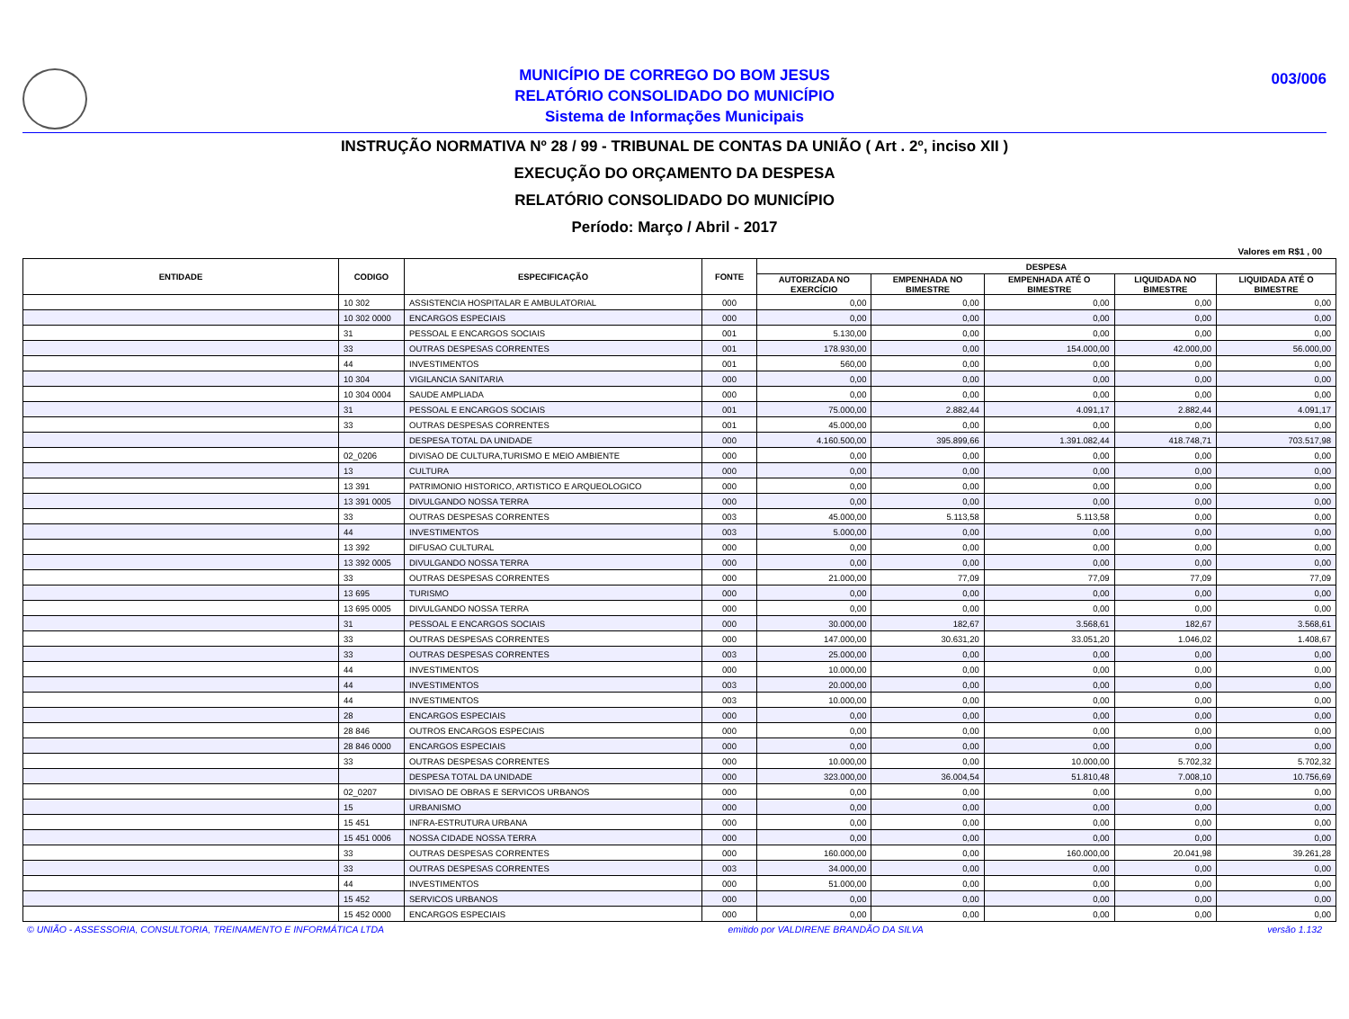003/006
MUNICÍPIO DE CORREGO DO BOM JESUS
RELATÓRIO CONSOLIDADO DO MUNICÍPIO
Sistema de Informações Municipais
INSTRUÇÃO NORMATIVA Nº 28 / 99 - TRIBUNAL DE CONTAS DA UNIÃO ( Art . 2º, inciso XII )
EXECUÇÃO DO ORÇAMENTO DA DESPESA
RELATÓRIO CONSOLIDADO DO MUNICÍPIO
Período: Março / Abril - 2017
Valores em R$1 , 00
| ENTIDADE | CODIGO | ESPECIFICAÇÃO | FONTE | DESPESA | | | | |
| --- | --- | --- | --- | --- | --- | --- | --- | --- |
| | | | | AUTORIZADA NO EXERCÍCIO | EMPENHADA NO BIMESTRE | EMPENHADA ATÉ O BIMESTRE | LIQUIDADA NO BIMESTRE | LIQUIDADA ATÉ O BIMESTRE |
| | 10 302 | ASSISTENCIA HOSPITALAR E AMBULATORIAL | 000 | 0,00 | 0,00 | 0,00 | 0,00 | 0,00 |
| | 10 302 0000 | ENCARGOS ESPECIAIS | 000 | 0,00 | 0,00 | 0,00 | 0,00 | 0,00 |
| | 31 | PESSOAL E ENCARGOS SOCIAIS | 001 | 5.130,00 | 0,00 | 0,00 | 0,00 | 0,00 |
| | 33 | OUTRAS DESPESAS CORRENTES | 001 | 178.930,00 | 0,00 | 154.000,00 | 42.000,00 | 56.000,00 |
| | 44 | INVESTIMENTOS | 001 | 560,00 | 0,00 | 0,00 | 0,00 | 0,00 |
| | 10 304 | VIGILANCIA SANITARIA | 000 | 0,00 | 0,00 | 0,00 | 0,00 | 0,00 |
| | 10 304 0004 | SAUDE AMPLIADA | 000 | 0,00 | 0,00 | 0,00 | 0,00 | 0,00 |
| | 31 | PESSOAL E ENCARGOS SOCIAIS | 001 | 75.000,00 | 2.882,44 | 4.091,17 | 2.882,44 | 4.091,17 |
| | 33 | OUTRAS DESPESAS CORRENTES | 001 | 45.000,00 | 0,00 | 0,00 | 0,00 | 0,00 |
| | | DESPESA TOTAL DA UNIDADE | 000 | 4.160.500,00 | 395.899,66 | 1.391.082,44 | 418.748,71 | 703.517,98 |
| | 02_0206 | DIVISAO DE CULTURA,TURISMO E MEIO AMBIENTE | 000 | 0,00 | 0,00 | 0,00 | 0,00 | 0,00 |
| | 13 | CULTURA | 000 | 0,00 | 0,00 | 0,00 | 0,00 | 0,00 |
| | 13 391 | PATRIMONIO HISTORICO, ARTISTICO E ARQUEOLOGICO | 000 | 0,00 | 0,00 | 0,00 | 0,00 | 0,00 |
| | 13 391 0005 | DIVULGANDO NOSSA TERRA | 000 | 0,00 | 0,00 | 0,00 | 0,00 | 0,00 |
| | 33 | OUTRAS DESPESAS CORRENTES | 003 | 45.000,00 | 5.113,58 | 5.113,58 | 0,00 | 0,00 |
| | 44 | INVESTIMENTOS | 003 | 5.000,00 | 0,00 | 0,00 | 0,00 | 0,00 |
| | 13 392 | DIFUSAO CULTURAL | 000 | 0,00 | 0,00 | 0,00 | 0,00 | 0,00 |
| | 13 392 0005 | DIVULGANDO NOSSA TERRA | 000 | 0,00 | 0,00 | 0,00 | 0,00 | 0,00 |
| | 33 | OUTRAS DESPESAS CORRENTES | 000 | 21.000,00 | 77,09 | 77,09 | 77,09 | 77,09 |
| | 13 695 | TURISMO | 000 | 0,00 | 0,00 | 0,00 | 0,00 | 0,00 |
| | 13 695 0005 | DIVULGANDO NOSSA TERRA | 000 | 0,00 | 0,00 | 0,00 | 0,00 | 0,00 |
| | 31 | PESSOAL E ENCARGOS SOCIAIS | 000 | 30.000,00 | 182,67 | 3.568,61 | 182,67 | 3.568,61 |
| | 33 | OUTRAS DESPESAS CORRENTES | 000 | 147.000,00 | 30.631,20 | 33.051,20 | 1.046,02 | 1.408,67 |
| | 33 | OUTRAS DESPESAS CORRENTES | 003 | 25.000,00 | 0,00 | 0,00 | 0,00 | 0,00 |
| | 44 | INVESTIMENTOS | 000 | 10.000,00 | 0,00 | 0,00 | 0,00 | 0,00 |
| | 44 | INVESTIMENTOS | 003 | 20.000,00 | 0,00 | 0,00 | 0,00 | 0,00 |
| | 44 | INVESTIMENTOS | 003 | 10.000,00 | 0,00 | 0,00 | 0,00 | 0,00 |
| | 28 | ENCARGOS ESPECIAIS | 000 | 0,00 | 0,00 | 0,00 | 0,00 | 0,00 |
| | 28 846 | OUTROS ENCARGOS ESPECIAIS | 000 | 0,00 | 0,00 | 0,00 | 0,00 | 0,00 |
| | 28 846 0000 | ENCARGOS ESPECIAIS | 000 | 0,00 | 0,00 | 0,00 | 0,00 | 0,00 |
| | 33 | OUTRAS DESPESAS CORRENTES | 000 | 10.000,00 | 0,00 | 10.000,00 | 5.702,32 | 5.702,32 |
| | | DESPESA TOTAL DA UNIDADE | 000 | 323.000,00 | 36.004,54 | 51.810,48 | 7.008,10 | 10.756,69 |
| | 02_0207 | DIVISAO DE OBRAS E SERVICOS URBANOS | 000 | 0,00 | 0,00 | 0,00 | 0,00 | 0,00 |
| | 15 | URBANISMO | 000 | 0,00 | 0,00 | 0,00 | 0,00 | 0,00 |
| | 15 451 | INFRA-ESTRUTURA URBANA | 000 | 0,00 | 0,00 | 0,00 | 0,00 | 0,00 |
| | 15 451 0006 | NOSSA CIDADE NOSSA TERRA | 000 | 0,00 | 0,00 | 0,00 | 0,00 | 0,00 |
| | 33 | OUTRAS DESPESAS CORRENTES | 000 | 160.000,00 | 0,00 | 160.000,00 | 20.041,98 | 39.261,28 |
| | 33 | OUTRAS DESPESAS CORRENTES | 003 | 34.000,00 | 0,00 | 0,00 | 0,00 | 0,00 |
| | 44 | INVESTIMENTOS | 000 | 51.000,00 | 0,00 | 0,00 | 0,00 | 0,00 |
| | 15 452 | SERVICOS URBANOS | 000 | 0,00 | 0,00 | 0,00 | 0,00 | 0,00 |
| | 15 452 0000 | ENCARGOS ESPECIAIS | 000 | 0,00 | 0,00 | 0,00 | 0,00 | 0,00 |
© UNIÃO - ASSESSORIA, CONSULTORIA, TREINAMENTO E INFORMÁTICA LTDA emitido por VALDIRENE BRANDÃO DA SILVA versão 1.132